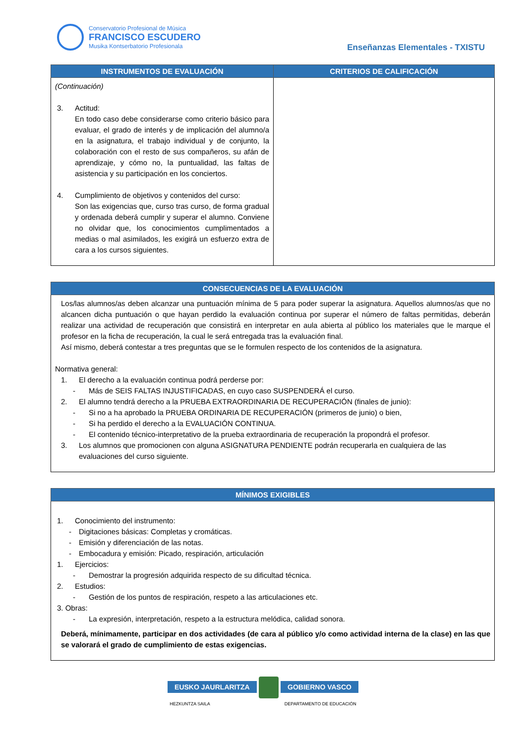Conservatorio Profesional de Música
FRANCISCO ESCUDERO
Musika Kontserbatorio Profesionala
Enseñanzas Elementales - TXISTU
| INSTRUMENTOS DE EVALUACIÓN | CRITERIOS DE CALIFICACIÓN |
| --- | --- |
| (Continuación) 3. Actitud: En todo caso debe considerarse como criterio básico para evaluar, el grado de interés y de implicación del alumno/a en la asignatura, el trabajo individual y de conjunto, la colaboración con el resto de sus compañeros, su afán de aprendizaje, y cómo no, la puntualidad, las faltas de asistencia y su participación en los conciertos. 4. Cumplimiento de objetivos y contenidos del curso: Son las exigencias que, curso tras curso, de forma gradual y ordenada deberá cumplir y superar el alumno. Conviene no olvidar que, los conocimientos cumplimentados a medias o mal asimilados, les exigirá un esfuerzo extra de cara a los cursos siguientes. | |
| CONSECUENCIAS DE LA EVALUACIÓN |
| --- |
| Los/las alumnos/as deben alcanzar una puntuación mínima de 5 para poder superar la asignatura. Aquellos alumnos/as que no alcancen dicha puntuación o que hayan perdido la evaluación continua por superar el número de faltas permitidas, deberán realizar una actividad de recuperación que consistirá en interpretar en aula abierta al público los materiales que le marque el profesor en la ficha de recuperación, la cual le será entregada tras la evaluación final. Así mismo, deberá contestar a tres preguntas que se le formulen respecto de los contenidos de la asignatura. Normativa general: 1. El derecho a la evaluación continua podrá perderse por: - Más de SEIS FALTAS INJUSTIFICADAS, en cuyo caso SUSPENDERÁ el curso. 2. El alumno tendrá derecho a la PRUEBA EXTRAORDINARIA DE RECUPERACIÓN (finales de junio): - Si no a ha aprobado la PRUEBA ORDINARIA DE RECUPERACIÓN (primeros de junio) o bien, - Si ha perdido el derecho a la EVALUACIÓN CONTINUA. - El contenido técnico-interpretativo de la prueba extraordinaria de recuperación la propondrá el profesor. 3. Los alumnos que promocionen con alguna ASIGNATURA PENDIENTE podrán recuperarla en cualquiera de las evaluaciones del curso siguiente. |
| MÍNIMOS EXIGIBLES |
| --- |
| 1. Conocimiento del instrumento: - Digitaciones básicas: Completas y cromáticas. - Emisión y diferenciación de las notas. - Embocadura y emisión: Picado, respiración, articulación 1. Ejercicios: - Demostrar la progresión adquirida respecto de su dificultad técnica. 2. Estudios: - Gestión de los puntos de respiración, respeto a las articulaciones etc. 3. Obras: - La expresión, interpretación, respeto a la estructura melódica, calidad sonora. Deberá, mínimamente, participar en dos actividades (de cara al público y/o como actividad interna de la clase) en las que se valorará el grado de cumplimiento de estas exigencias. |
EUSKO JAURLARITZA GOBIERNO VASCO
HEZKUNTZA SAILA DEPARTAMENTO DE EDUCACIÓN